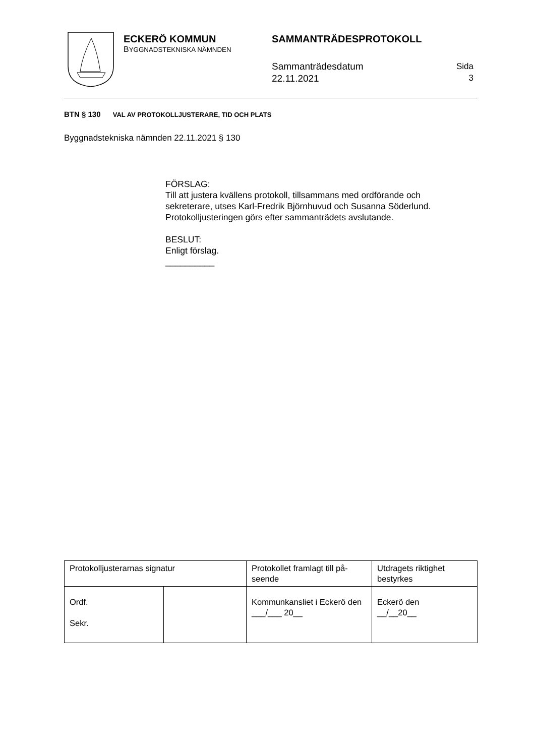ECKERÖ KOMMUN
BYGGNADSTEKNISKA NÄMNDEN
SAMMANTRÄDESPROTOKOLL
Sammanträdesdatum
22.11.2021
Sida
3
BTN § 130 VAL AV PROTOKOLLJUSTERARE, TID OCH PLATS
Byggnadstekniska nämnden 22.11.2021 § 130
FÖRSLAG:
Till att justera kvällens protokoll, tillsammans med ordförande och sekreterare, utses Karl-Fredrik Björnhuvud och Susanna Söderlund. Protokolljusteringen görs efter sammanträdets avslutande.
BESLUT:
Enligt förslag.
__________
| Protokolljusterarnas signatur | | Protokollet framlagt till på-seende | Utdragets riktighet bestyrkes |
| Ordf. Sekr. | | Kommunkansliet i Eckerö den ___/___ 20__ | Eckerö den __/__20__ |